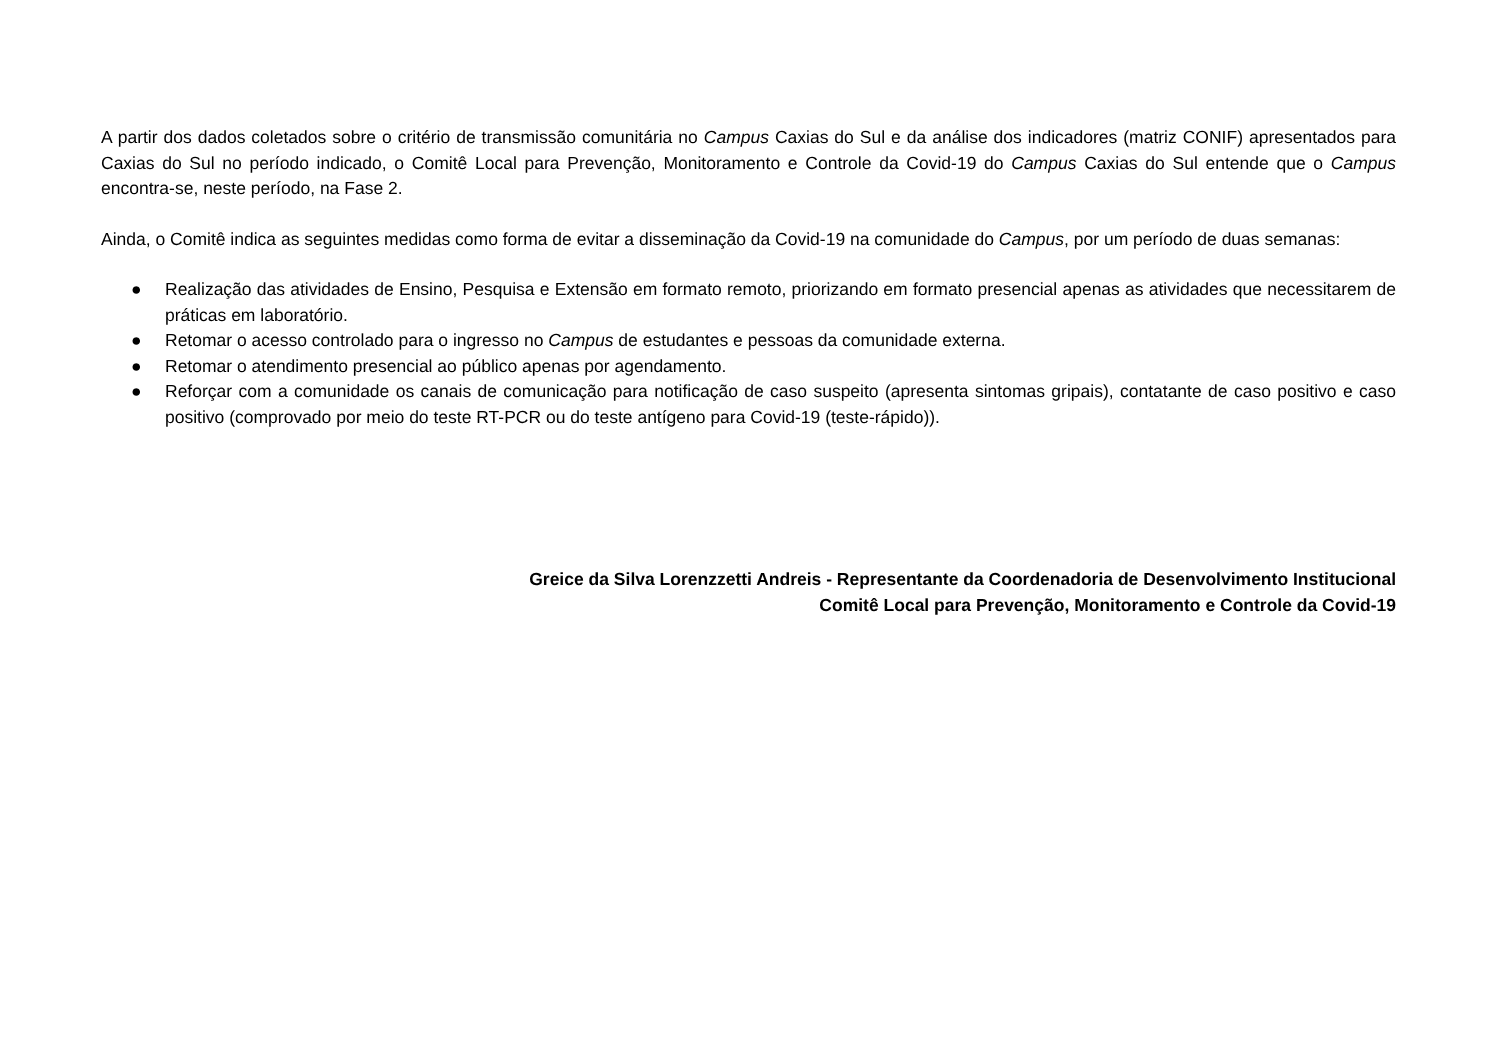A partir dos dados coletados sobre o critério de transmissão comunitária no Campus Caxias do Sul e da análise dos indicadores (matriz CONIF) apresentados para Caxias do Sul no período indicado, o Comitê Local para Prevenção, Monitoramento e Controle da Covid-19 do Campus Caxias do Sul entende que o Campus encontra-se, neste período, na Fase 2.
Ainda, o Comitê indica as seguintes medidas como forma de evitar a disseminação da Covid-19 na comunidade do Campus, por um período de duas semanas:
● Realização das atividades de Ensino, Pesquisa e Extensão em formato remoto, priorizando em formato presencial apenas as atividades que necessitarem de práticas em laboratório.
● Retomar o acesso controlado para o ingresso no Campus de estudantes e pessoas da comunidade externa.
● Retomar o atendimento presencial ao público apenas por agendamento.
● Reforçar com a comunidade os canais de comunicação para notificação de caso suspeito (apresenta sintomas gripais), contatante de caso positivo e caso positivo (comprovado por meio do teste RT-PCR ou do teste antígeno para Covid-19 (teste-rápido)).
Greice da Silva Lorenzzetti Andreis - Representante da Coordenadoria de Desenvolvimento Institucional
Comitê Local para Prevenção, Monitoramento e Controle da Covid-19